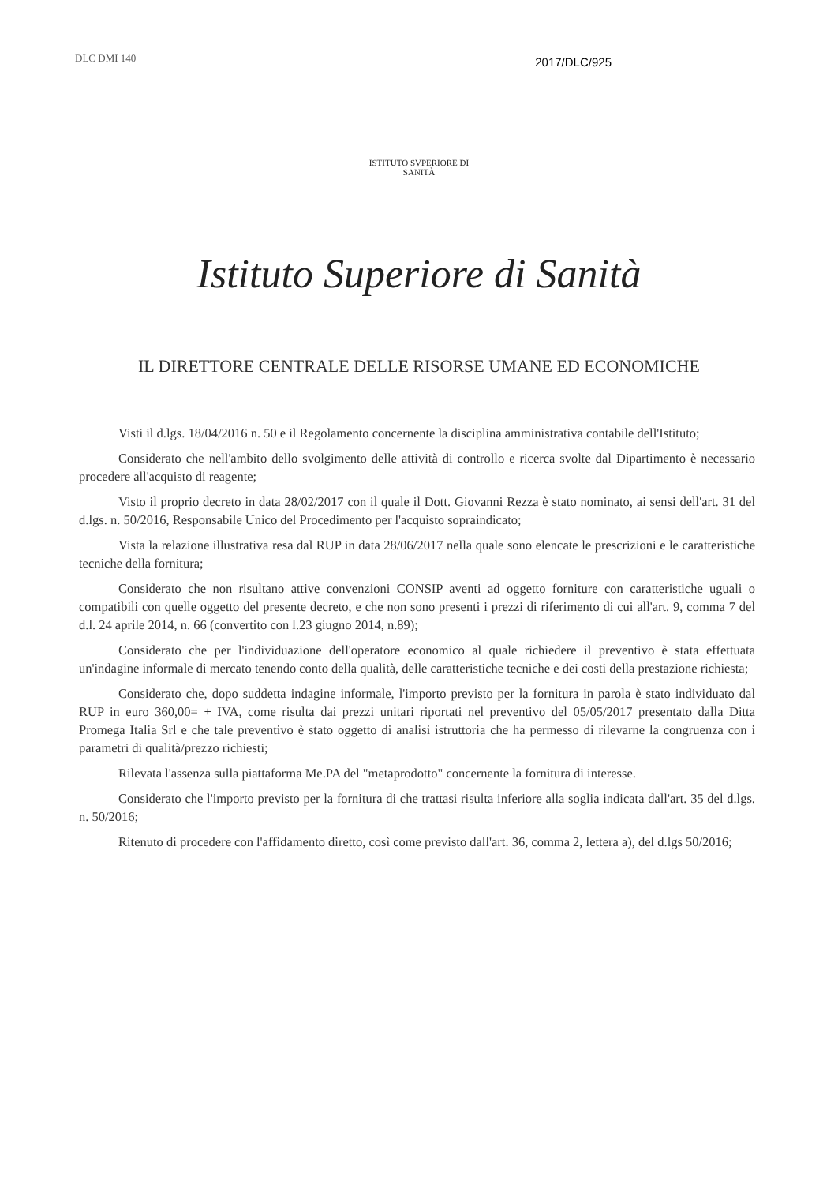DLC DMI 140
2017/DLC/925
ISTITUTO SVPERIORE DI SANITÀ
Istituto Superiore di Sanità
IL DIRETTORE CENTRALE DELLE RISORSE UMANE ED ECONOMICHE
Visti il d.lgs. 18/04/2016 n. 50 e il Regolamento concernente la disciplina amministrativa contabile dell'Istituto;
Considerato che nell'ambito dello svolgimento delle attività di controllo e ricerca svolte dal Dipartimento è necessario procedere all'acquisto di reagente;
Visto il proprio decreto in data 28/02/2017 con il quale il Dott. Giovanni Rezza è stato nominato, ai sensi dell'art. 31 del d.lgs. n. 50/2016, Responsabile Unico del Procedimento per l'acquisto sopraindicato;
Vista la relazione illustrativa resa dal RUP in data 28/06/2017 nella quale sono elencate le prescrizioni e le caratteristiche tecniche della fornitura;
Considerato che non risultano attive convenzioni CONSIP aventi ad oggetto forniture con caratteristiche uguali o compatibili con quelle oggetto del presente decreto, e che non sono presenti i prezzi di riferimento di cui all'art. 9, comma 7 del d.l. 24 aprile 2014, n. 66 (convertito con l.23 giugno 2014, n.89);
Considerato che per l'individuazione dell'operatore economico al quale richiedere il preventivo è stata effettuata un'indagine informale di mercato tenendo conto della qualità, delle caratteristiche tecniche e dei costi della prestazione richiesta;
Considerato che, dopo suddetta indagine informale, l'importo previsto per la fornitura in parola è stato individuato dal RUP in euro 360,00= + IVA, come risulta dai prezzi unitari riportati nel preventivo del 05/05/2017 presentato dalla Ditta Promega Italia Srl e che tale preventivo è stato oggetto di analisi istruttoria che ha permesso di rilevarne la congruenza con i parametri di qualità/prezzo richiesti;
Rilevata l'assenza sulla piattaforma Me.PA del "metaprodotto" concernente la fornitura di interesse.
Considerato che l'importo previsto per la fornitura di che trattasi risulta inferiore alla soglia indicata dall'art. 35 del d.lgs. n. 50/2016;
Ritenuto di procedere con l'affidamento diretto, così come previsto dall'art. 36, comma 2, lettera a), del d.lgs 50/2016;